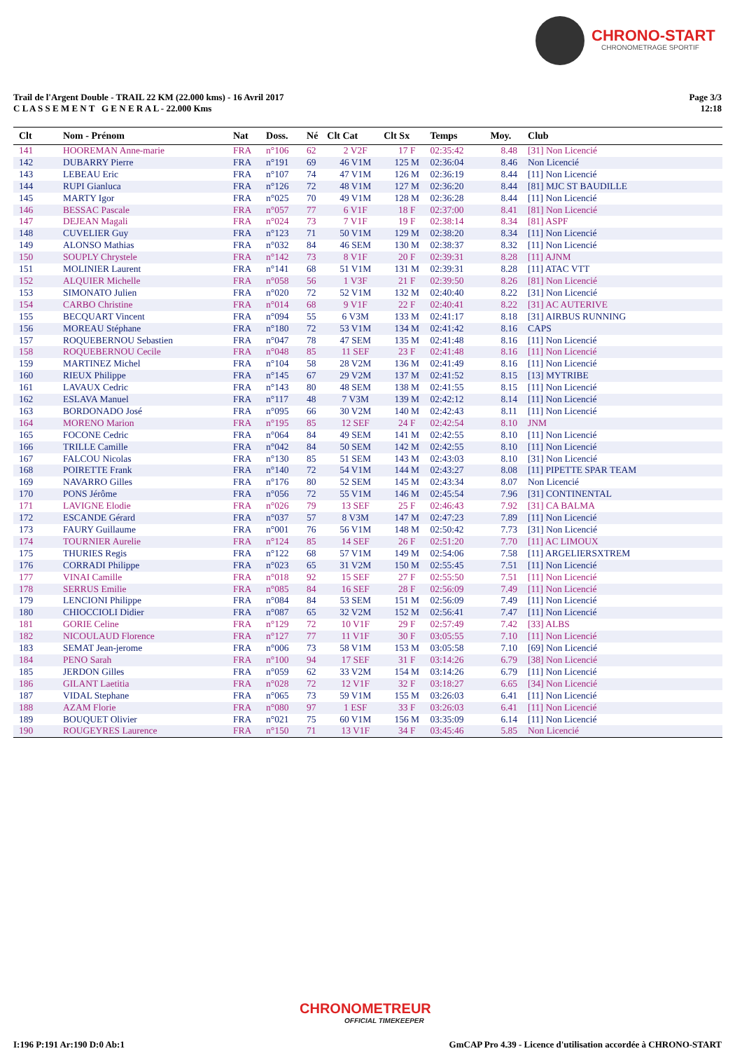CHRONO-START
CHRONOMETRAGE SPORTIF
Trail de l'Argent Double - TRAIL 22 KM (22.000 kms) - 16 Avril 2017
C L A S S E M E N T G E N E R A L - 22.000 Kms
Page 3/3
12:18
| Clt | Nom - Prénom | Nat | Doss. | Né | Clt Cat | Clt Sx | Temps | Moy. | Club |
| --- | --- | --- | --- | --- | --- | --- | --- | --- | --- |
| 141 | HOOREMAN Anne-marie | FRA | n°106 | 62 | 2 V2F | 17 F | 02:35:42 | 8.48 | [31] Non Licencié |
| 142 | DUBARRY Pierre | FRA | n°191 | 69 | 46 V1M | 125 M | 02:36:04 | 8.46 | Non Licencié |
| 143 | LEBEAU Eric | FRA | n°107 | 74 | 47 V1M | 126 M | 02:36:19 | 8.44 | [11] Non Licencié |
| 144 | RUPI Gianluca | FRA | n°126 | 72 | 48 V1M | 127 M | 02:36:20 | 8.44 | [81] MJC ST BAUDILLE |
| 145 | MARTY Igor | FRA | n°025 | 70 | 49 V1M | 128 M | 02:36:28 | 8.44 | [11] Non Licencié |
| 146 | BESSAC Pascale | FRA | n°057 | 77 | 6 V1F | 18 F | 02:37:00 | 8.41 | [81] Non Licencié |
| 147 | DEJEAN Magali | FRA | n°024 | 73 | 7 V1F | 19 F | 02:38:14 | 8.34 | [81] ASPF |
| 148 | CUVELIER Guy | FRA | n°123 | 71 | 50 V1M | 129 M | 02:38:20 | 8.34 | [11] Non Licencié |
| 149 | ALONSO Mathias | FRA | n°032 | 84 | 46 SEM | 130 M | 02:38:37 | 8.32 | [11] Non Licencié |
| 150 | SOUPLY Chrystele | FRA | n°142 | 73 | 8 V1F | 20 F | 02:39:31 | 8.28 | [11] AJNM |
| 151 | MOLINIER Laurent | FRA | n°141 | 68 | 51 V1M | 131 M | 02:39:31 | 8.28 | [11] ATAC VTT |
| 152 | ALQUIER Michelle | FRA | n°058 | 56 | 1 V3F | 21 F | 02:39:50 | 8.26 | [81] Non Licencié |
| 153 | SIMONATO Julien | FRA | n°020 | 72 | 52 V1M | 132 M | 02:40:40 | 8.22 | [31] Non Licencié |
| 154 | CARBO Christine | FRA | n°014 | 68 | 9 V1F | 22 F | 02:40:41 | 8.22 | [31] AC AUTERIVE |
| 155 | BECQUART Vincent | FRA | n°094 | 55 | 6 V3M | 133 M | 02:41:17 | 8.18 | [31] AIRBUS RUNNING |
| 156 | MOREAU Stéphane | FRA | n°180 | 72 | 53 V1M | 134 M | 02:41:42 | 8.16 | CAPS |
| 157 | ROQUEBERNOU Sebastien | FRA | n°047 | 78 | 47 SEM | 135 M | 02:41:48 | 8.16 | [11] Non Licencié |
| 158 | ROQUEBERNOU Cecile | FRA | n°048 | 85 | 11 SEF | 23 F | 02:41:48 | 8.16 | [11] Non Licencié |
| 159 | MARTINEZ Michel | FRA | n°104 | 58 | 28 V2M | 136 M | 02:41:49 | 8.16 | [11] Non Licencié |
| 160 | RIEUX Philippe | FRA | n°145 | 67 | 29 V2M | 137 M | 02:41:52 | 8.15 | [13] MYTRIBE |
| 161 | LAVAUX Cedric | FRA | n°143 | 80 | 48 SEM | 138 M | 02:41:55 | 8.15 | [11] Non Licencié |
| 162 | ESLAVA Manuel | FRA | n°117 | 48 | 7 V3M | 139 M | 02:42:12 | 8.14 | [11] Non Licencié |
| 163 | BORDONADO José | FRA | n°095 | 66 | 30 V2M | 140 M | 02:42:43 | 8.11 | [11] Non Licencié |
| 164 | MORENO Marion | FRA | n°195 | 85 | 12 SEF | 24 F | 02:42:54 | 8.10 | JNM |
| 165 | FOCONE Cedric | FRA | n°064 | 84 | 49 SEM | 141 M | 02:42:55 | 8.10 | [11] Non Licencié |
| 166 | TRILLE Camille | FRA | n°042 | 84 | 50 SEM | 142 M | 02:42:55 | 8.10 | [11] Non Licencié |
| 167 | FALCOU Nicolas | FRA | n°130 | 85 | 51 SEM | 143 M | 02:43:03 | 8.10 | [31] Non Licencié |
| 168 | POIRETTE Frank | FRA | n°140 | 72 | 54 V1M | 144 M | 02:43:27 | 8.08 | [11] PIPETTE SPAR TEAM |
| 169 | NAVARRO Gilles | FRA | n°176 | 80 | 52 SEM | 145 M | 02:43:34 | 8.07 | Non Licencié |
| 170 | PONS Jérôme | FRA | n°056 | 72 | 55 V1M | 146 M | 02:45:54 | 7.96 | [31] CONTINENTAL |
| 171 | LAVIGNE Elodie | FRA | n°026 | 79 | 13 SEF | 25 F | 02:46:43 | 7.92 | [31] CA BALMA |
| 172 | ESCANDE Gérard | FRA | n°037 | 57 | 8 V3M | 147 M | 02:47:23 | 7.89 | [11] Non Licencié |
| 173 | FAURY Guillaume | FRA | n°001 | 76 | 56 V1M | 148 M | 02:50:42 | 7.73 | [31] Non Licencié |
| 174 | TOURNIER Aurelie | FRA | n°124 | 85 | 14 SEF | 26 F | 02:51:20 | 7.70 | [11] AC LIMOUX |
| 175 | THURIES Regis | FRA | n°122 | 68 | 57 V1M | 149 M | 02:54:06 | 7.58 | [11] ARGELIERSXTREM |
| 176 | CORRADI Philippe | FRA | n°023 | 65 | 31 V2M | 150 M | 02:55:45 | 7.51 | [11] Non Licencié |
| 177 | VINAI Camille | FRA | n°018 | 92 | 15 SEF | 27 F | 02:55:50 | 7.51 | [11] Non Licencié |
| 178 | SERRUS Emilie | FRA | n°085 | 84 | 16 SEF | 28 F | 02:56:09 | 7.49 | [11] Non Licencié |
| 179 | LENCIONI Philippe | FRA | n°084 | 84 | 53 SEM | 151 M | 02:56:09 | 7.49 | [11] Non Licencié |
| 180 | CHIOCCIOLI Didier | FRA | n°087 | 65 | 32 V2M | 152 M | 02:56:41 | 7.47 | [11] Non Licencié |
| 181 | GORIE Celine | FRA | n°129 | 72 | 10 V1F | 29 F | 02:57:49 | 7.42 | [33] ALBS |
| 182 | NICOULAUD Florence | FRA | n°127 | 77 | 11 V1F | 30 F | 03:05:55 | 7.10 | [11] Non Licencié |
| 183 | SEMAT Jean-jerome | FRA | n°006 | 73 | 58 V1M | 153 M | 03:05:58 | 7.10 | [69] Non Licencié |
| 184 | PENO Sarah | FRA | n°100 | 94 | 17 SEF | 31 F | 03:14:26 | 6.79 | [38] Non Licencié |
| 185 | JERDON Gilles | FRA | n°059 | 62 | 33 V2M | 154 M | 03:14:26 | 6.79 | [11] Non Licencié |
| 186 | GILANT Laetitia | FRA | n°028 | 72 | 12 V1F | 32 F | 03:18:27 | 6.65 | [34] Non Licencié |
| 187 | VIDAL Stephane | FRA | n°065 | 73 | 59 V1M | 155 M | 03:26:03 | 6.41 | [11] Non Licencié |
| 188 | AZAM Florie | FRA | n°080 | 97 | 1 ESF | 33 F | 03:26:03 | 6.41 | [11] Non Licencié |
| 189 | BOUQUET Olivier | FRA | n°021 | 75 | 60 V1M | 156 M | 03:35:09 | 6.14 | [11] Non Licencié |
| 190 | ROUGEYRES Laurence | FRA | n°150 | 71 | 13 V1F | 34 F | 03:45:46 | 5.85 | Non Licencié |
CHRONOMETREUR
OFFICIAL TIMEKEEPER
I:196 P:191 Ar:190 D:0 Ab:1
GmCAP Pro 4.39 - Licence d'utilisation accordée à CHRONO-START